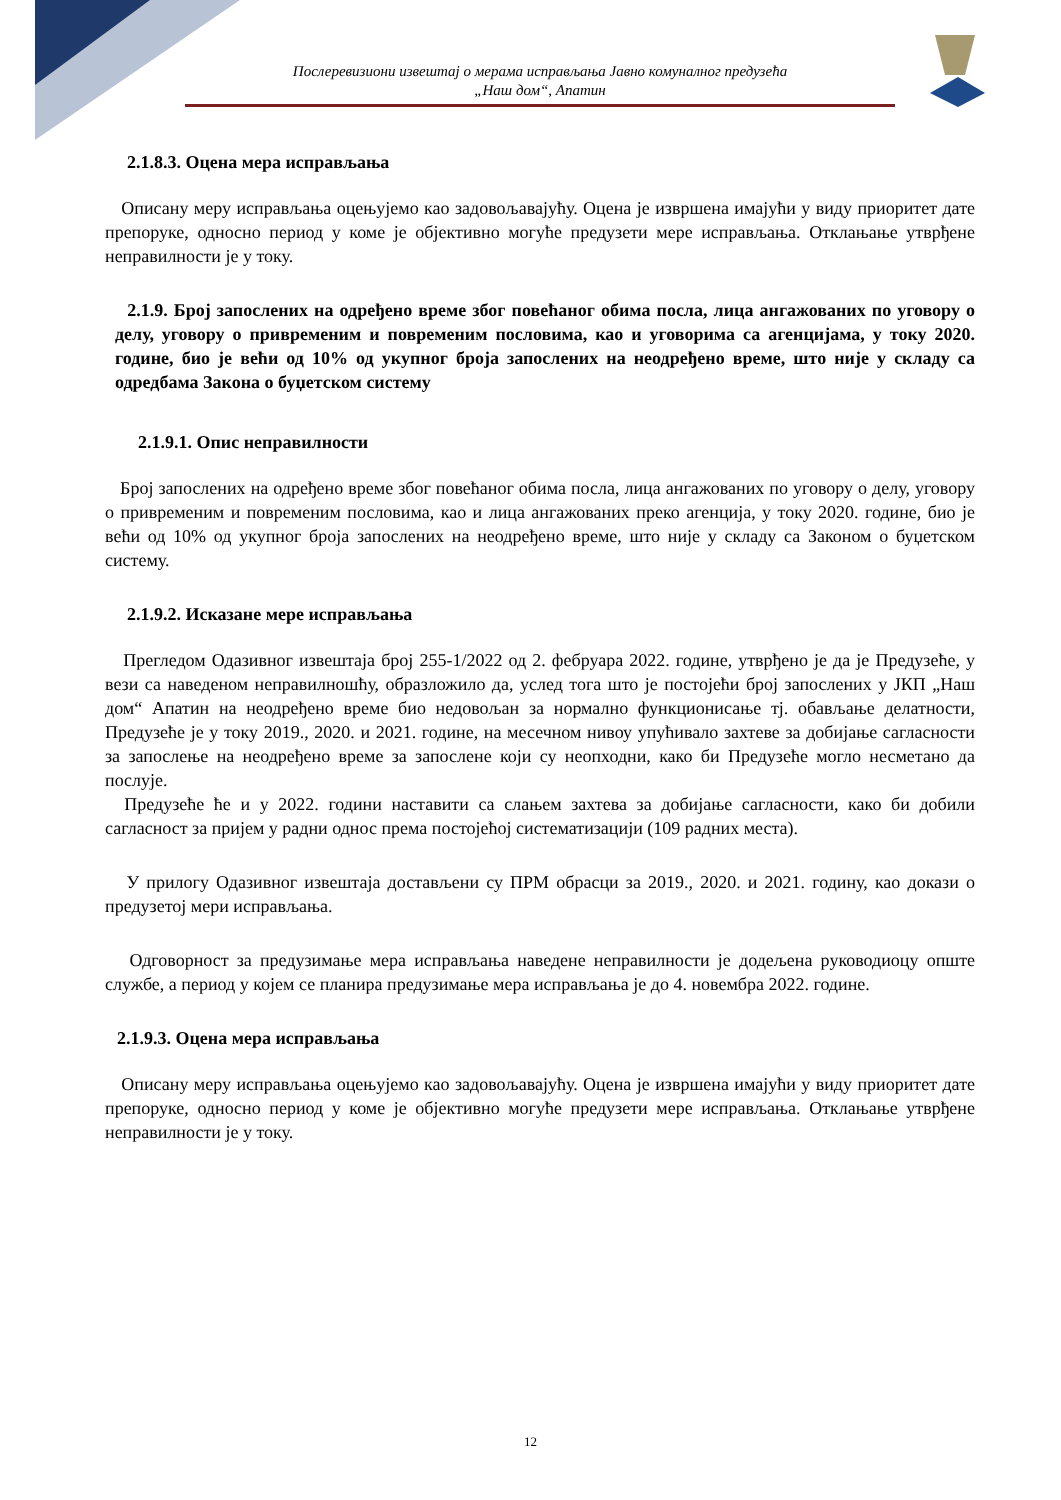Послеревизиони извештај о мерама исправљања Јавно комуналног предузећа
„Наш дом“, Апатин
2.1.8.3. Оцена мера исправљања
Описану меру исправљања оцењујемо као задовољавајућу. Оцена је извршена имајући у виду приоритет дате препоруке, односно период у коме је објективно могуће предузети мере исправљања. Отклањање утврђене неправилности је у току.
2.1.9. Број запослених на одређено време због повећаног обима посла, лица ангажованих по уговору о делу, уговору о привременим и повременим пословима, као и уговорима са агенцијама, у току 2020. године, био је већи од 10% од укупног броја запослених на неодређено време, што није у складу са одредбама Закона о буџетском систему
2.1.9.1. Опис неправилности
Број запослених на одређено време због повећаног обима посла, лица ангажованих по уговору о делу, уговору о привременим и повременим пословима, као и лица ангажованих преко агенција, у току 2020. године, био је већи од 10% од укупног броја запослених на неодређено време, што није у складу са Законом о буџетском систему.
2.1.9.2. Исказане мере исправљања
Прегледом Одазивног извештаја број 255-1/2022 од 2. фебруара 2022. године, утврђено је да је Предузеће, у вези са наведеном неправилношћу, образложило да, услед тога што је постојећи број запослених у ЈКП „Наш дом“ Апатин на неодређено време био недовољан за нормално функционисање тј. обављање делатности, Предузеће је у току 2019., 2020. и 2021. године, на месечном нивоу упућивало захтеве за добијање сагласности за запослење на неодређено време за запослене који су неопходни, како би Предузеће могло несметано да послује.
Предузеће ће и у 2022. години наставити са слањем захтева за добијање сагласности, како би добили сагласност за пријем у радни однос према постојећој систематизацији (109 радних места).
У прилогу Одазивног извештаја достављени су ПРМ обрасци за 2019., 2020. и 2021. годину, као докази о предузетој мери исправљања.
Одговорност за предузимање мера исправљања наведене неправилности је додељена руководиоцу опште службе, а период у којем се планира предузимање мера исправљања је до 4. новембра 2022. године.
2.1.9.3. Оцена мера исправљања
Описану меру исправљања оцењујемо као задовољавајућу. Оцена је извршена имајући у виду приоритет дате препоруке, односно период у коме је објективно могуће предузети мере исправљања. Отклањање утврђене неправилности је у току.
12